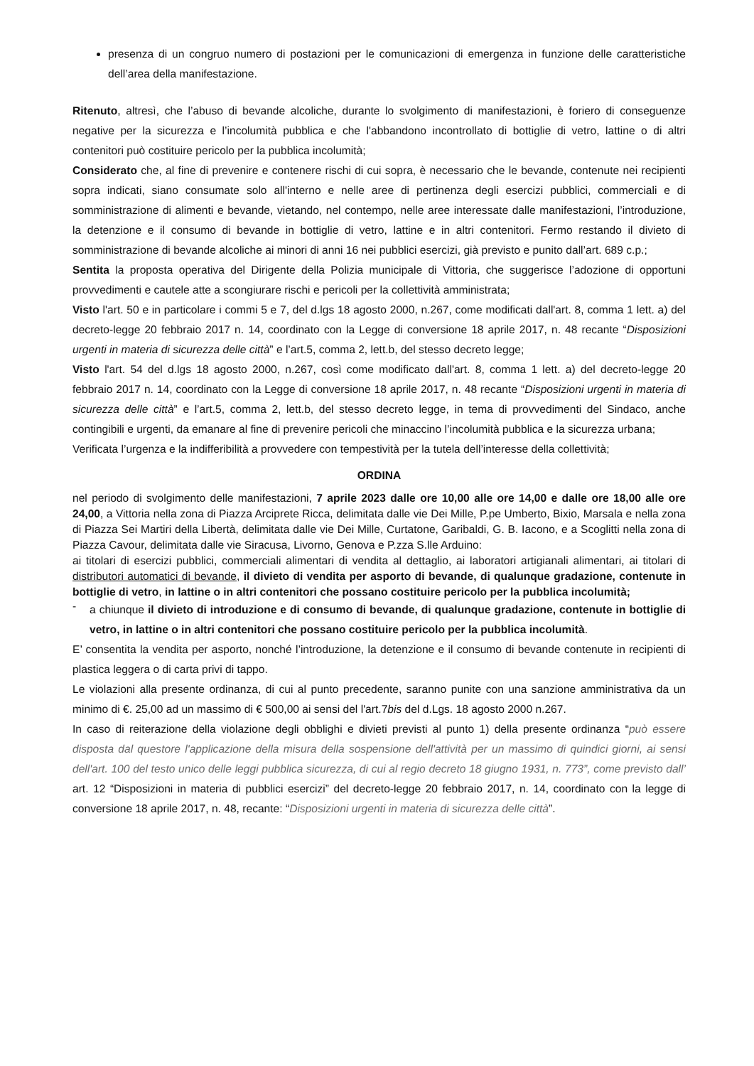presenza di un congruo numero di postazioni per le comunicazioni di emergenza in funzione delle caratteristiche dell’area della manifestazione.
Ritenuto, altresì, che l’abuso di bevande alcoliche, durante lo svolgimento di manifestazioni, è foriero di conseguenze negative per la sicurezza e l’incolumità pubblica e che l'abbandono incontrollato di bottiglie di vetro, lattine o di altri contenitori può costituire pericolo per la pubblica incolumità;
Considerato che, al fine di prevenire e contenere rischi di cui sopra, è necessario che le bevande, contenute nei recipienti sopra indicati, siano consumate solo all'interno e nelle aree di pertinenza degli esercizi pubblici, commerciali e di somministrazione di alimenti e bevande, vietando, nel contempo, nelle aree interessate dalle manifestazioni, l’introduzione, la detenzione e il consumo di bevande in bottiglie di vetro, lattine e in altri contenitori. Fermo restando il divieto di somministrazione di bevande alcoliche ai minori di anni 16 nei pubblici esercizi, già previsto e punito dall’art. 689 c.p.;
Sentita la proposta operativa del Dirigente della Polizia municipale di Vittoria, che suggerisce l’adozione di opportuni provvedimenti e cautele atte a scongiurare rischi e pericoli per la collettività amministrata;
Visto l'art. 50 e in particolare i commi 5 e 7, del d.lgs 18 agosto 2000, n.267, come modificati dall'art. 8, comma 1 lett. a) del decreto-legge 20 febbraio 2017 n. 14, coordinato con la Legge di conversione 18 aprile 2017, n. 48 recante “Disposizioni urgenti in materia di sicurezza delle città” e l’art.5, comma 2, lett.b, del stesso decreto legge;
Visto l'art. 54 del d.lgs 18 agosto 2000, n.267, così come modificato dall'art. 8, comma 1 lett. a) del decreto-legge 20 febbraio 2017 n. 14, coordinato con la Legge di conversione 18 aprile 2017, n. 48 recante “Disposizioni urgenti in materia di sicurezza delle città” e l’art.5, comma 2, lett.b, del stesso decreto legge, in tema di provvedimenti del Sindaco, anche contingibili e urgenti, da emanare al fine di prevenire pericoli che minaccino l’incolumità pubblica e la sicurezza urbana;
Verificata l’urgenza e la indifferibilità a provvedere con tempestività per la tutela dell’interesse della collettività;
ORDINA
nel periodo di svolgimento delle manifestazioni, 7 aprile 2023 dalle ore 10,00 alle ore 14,00 e dalle ore 18,00 alle ore 24,00, a Vittoria nella zona di Piazza Arciprete Ricca, delimitata dalle vie Dei Mille, P.pe Umberto, Bixio, Marsala e nella zona di Piazza Sei Martiri della Libertà, delimitata dalle vie Dei Mille, Curtatone, Garibaldi, G. B. Iacono, e a Scoglitti nella zona di Piazza Cavour, delimitata dalle vie Siracusa, Livorno, Genova e P.zza S.lle Arduino:
ai titolari di esercizi pubblici, commerciali alimentari di vendita al dettaglio, ai laboratori artigianali alimentari, ai titolari di distributori automatici di bevande, il divieto di vendita per asporto di bevande, di qualunque gradazione, contenute in bottiglie di vetro, in lattine o in altri contenitori che possano costituire pericolo per la pubblica incolumità;
-
a chiunque il divieto di introduzione e di consumo di bevande, di qualunque gradazione, contenute in bottiglie di vetro, in lattine o in altri contenitori che possano costituire pericolo per la pubblica incolumità.
E’ consentita la vendita per asporto, nonché l’introduzione, la detenzione e il consumo di bevande contenute in recipienti di plastica leggera o di carta privi di tappo.
Le violazioni alla presente ordinanza, di cui al punto precedente, saranno punite con una sanzione amministrativa da un minimo di €. 25,00 ad un massimo di € 500,00 ai sensi del l'art.7bis del d.Lgs. 18 agosto 2000 n.267.
In caso di reiterazione della violazione degli obblighi e divieti previsti al punto 1) della presente ordinanza “può essere disposta dal questore l'applicazione della misura della sospensione dell'attività per un massimo di quindici giorni, ai sensi dell'art. 100 del testo unico delle leggi pubblica sicurezza, di cui al regio decreto 18 giugno 1931, n. 773”, come previsto dall’ art. 12 “Disposizioni in materia di pubblici esercizi” del decreto-legge 20 febbraio 2017, n. 14, coordinato con la legge di conversione 18 aprile 2017, n. 48, recante: “Disposizioni urgenti in materia di sicurezza delle città”.